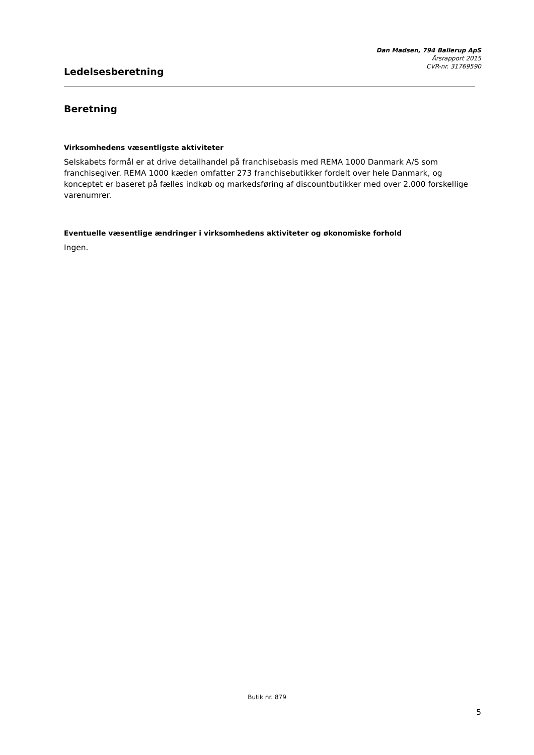Dan Madsen, 794 Ballerup ApS
Årsrapport 2015
CVR-nr. 31769590
Ledelsesberetning
Beretning
Virksomhedens væsentligste aktiviteter
Selskabets formål er at drive detailhandel på franchisebasis med REMA 1000 Danmark A/S som franchisegiver. REMA 1000 kæden omfatter 273 franchisebutikker fordelt over hele Danmark, og konceptet er baseret på fælles indkøb og markedsføring af discountbutikker med over 2.000 forskellige varenumrer.
Eventuelle væsentlige ændringer i virksomhedens aktiviteter og økonomiske forhold
Ingen.
Butik nr. 879
5